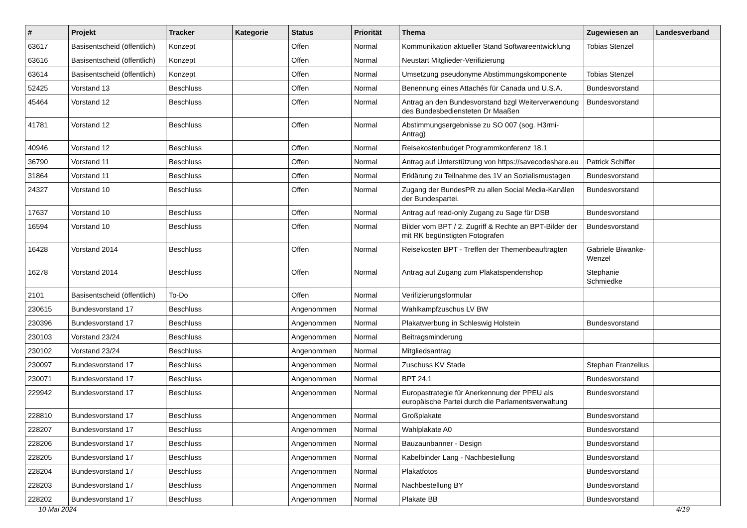| # | Projekt | Tracker | Kategorie | Status | Priorität | Thema | Zugewiesen an | Landesverband |
| --- | --- | --- | --- | --- | --- | --- | --- | --- |
| 63617 | Basisentscheid (öffentlich) | Konzept | | Offen | Normal | Kommunikation aktueller Stand Softwareentwicklung | Tobias Stenzel | |
| 63616 | Basisentscheid (öffentlich) | Konzept | | Offen | Normal | Neustart Mitglieder-Verifizierung | | |
| 63614 | Basisentscheid (öffentlich) | Konzept | | Offen | Normal | Umsetzung pseudonyme Abstimmungskomponente | Tobias Stenzel | |
| 52425 | Vorstand 13 | Beschluss | | Offen | Normal | Benennung eines Attachés für Canada und U.S.A. | Bundesvorstand | |
| 45464 | Vorstand 12 | Beschluss | | Offen | Normal | Antrag an den Bundesvorstand bzgl Weiterverwendung des Bundesbediensteten Dr Maaßen | Bundesvorstand | |
| 41781 | Vorstand 12 | Beschluss | | Offen | Normal | Abstimmungsergebnisse zu SO 007 (sog. H3rmi-Antrag) | | |
| 40946 | Vorstand 12 | Beschluss | | Offen | Normal | Reisekostenbudget Programmkonferenz 18.1 | | |
| 36790 | Vorstand 11 | Beschluss | | Offen | Normal | Antrag auf Unterstützung von https://savecodeshare.eu | Patrick Schiffer | |
| 31864 | Vorstand 11 | Beschluss | | Offen | Normal | Erklärung zu Teilnahme des 1V an Sozialismustagen | Bundesvorstand | |
| 24327 | Vorstand 10 | Beschluss | | Offen | Normal | Zugang der BundesPR zu allen Social Media-Kanälen der Bundespartei. | Bundesvorstand | |
| 17637 | Vorstand 10 | Beschluss | | Offen | Normal | Antrag auf read-only Zugang zu Sage für DSB | Bundesvorstand | |
| 16594 | Vorstand 10 | Beschluss | | Offen | Normal | Bilder vom BPT / 2. Zugriff & Rechte an BPT-Bilder der mit RK begünstigten Fotografen | Bundesvorstand | |
| 16428 | Vorstand 2014 | Beschluss | | Offen | Normal | Reisekosten BPT - Treffen der Themenbeauftragten | Gabriele Biwanke-Wenzel | |
| 16278 | Vorstand 2014 | Beschluss | | Offen | Normal | Antrag auf Zugang zum Plakatspendenshop | Stephanie Schmiedke | |
| 2101 | Basisentscheid (öffentlich) | To-Do | | Offen | Normal | Verifizierungsformular | | |
| 230615 | Bundesvorstand 17 | Beschluss | | Angenommen | Normal | Wahlkampfzuschus LV BW | | |
| 230396 | Bundesvorstand 17 | Beschluss | | Angenommen | Normal | Plakatwerbung in Schleswig Holstein | Bundesvorstand | |
| 230103 | Vorstand 23/24 | Beschluss | | Angenommen | Normal | Beitragsminderung | | |
| 230102 | Vorstand 23/24 | Beschluss | | Angenommen | Normal | Mitgliedsantrag | | |
| 230097 | Bundesvorstand 17 | Beschluss | | Angenommen | Normal | Zuschuss KV Stade | Stephan Franzelius | |
| 230071 | Bundesvorstand 17 | Beschluss | | Angenommen | Normal | BPT 24.1 | Bundesvorstand | |
| 229942 | Bundesvorstand 17 | Beschluss | | Angenommen | Normal | Europastrategie für Anerkennung der PPEU als europäische Partei durch die Parlamentsverwaltung | Bundesvorstand | |
| 228810 | Bundesvorstand 17 | Beschluss | | Angenommen | Normal | Großplakate | Bundesvorstand | |
| 228207 | Bundesvorstand 17 | Beschluss | | Angenommen | Normal | Wahlplakate A0 | Bundesvorstand | |
| 228206 | Bundesvorstand 17 | Beschluss | | Angenommen | Normal | Bauzaunbanner - Design | Bundesvorstand | |
| 228205 | Bundesvorstand 17 | Beschluss | | Angenommen | Normal | Kabelbinder Lang - Nachbestellung | Bundesvorstand | |
| 228204 | Bundesvorstand 17 | Beschluss | | Angenommen | Normal | Plakatfotos | Bundesvorstand | |
| 228203 | Bundesvorstand 17 | Beschluss | | Angenommen | Normal | Nachbestellung BY | Bundesvorstand | |
| 228202 | Bundesvorstand 17 | Beschluss | | Angenommen | Normal | Plakate BB | Bundesvorstand | |
10 Mai 2024 4/19